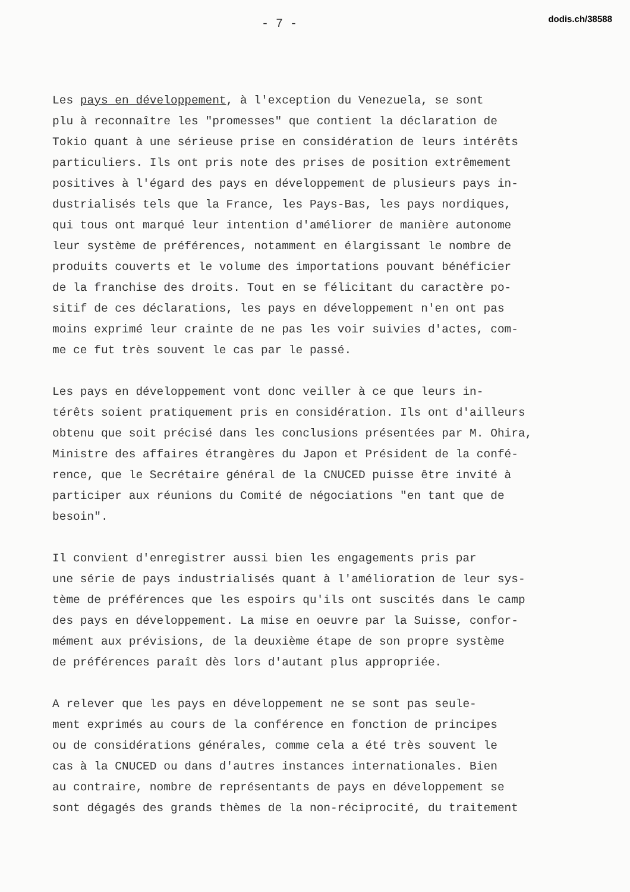- 7 -
dodis.ch/38588
Les pays en développement, à l'exception du Venezuela, se sont plu à reconnaître les "promesses" que contient la déclaration de Tokio quant à une sérieuse prise en considération de leurs intérêts particuliers. Ils ont pris note des prises de position extrêmement positives à l'égard des pays en développement de plusieurs pays in- dustrialisés tels que la France, les Pays-Bas, les pays nordiques, qui tous ont marqué leur intention d'améliorer de manière autonome leur système de préférences, notamment en élargissant le nombre de produits couverts et le volume des importations pouvant bénéficier de la franchise des droits. Tout en se félicitant du caractère po- sitif de ces déclarations, les pays en développement n'en ont pas moins exprimé leur crainte de ne pas les voir suivies d'actes, com- me ce fut très souvent le cas par le passé.
Les pays en développement vont donc veiller à ce que leurs in- térêts soient pratiquement pris en considération. Ils ont d'ailleurs obtenu que soit précisé dans les conclusions présentées par M. Ohira, Ministre des affaires étrangères du Japon et Président de la confé- rence, que le Secrétaire général de la CNUCED puisse être invité à participer aux réunions du Comité de négociations "en tant que de besoin".
Il convient d'enregistrer aussi bien les engagements pris par une série de pays industrialisés quant à l'amélioration de leur sys- tème de préférences que les espoirs qu'ils ont suscités dans le camp des pays en développement. La mise en oeuvre par la Suisse, confor- mément aux prévisions, de la deuxième étape de son propre système de préférences paraît dès lors d'autant plus appropriée.
A relever que les pays en développement ne se sont pas seule- ment exprimés au cours de la conférence en fonction de principes ou de considérations générales, comme cela a été très souvent le cas à la CNUCED ou dans d'autres instances internationales. Bien au contraire, nombre de représentants de pays en développement se sont dégagés des grands thèmes de la non-réciprocité, du traitement